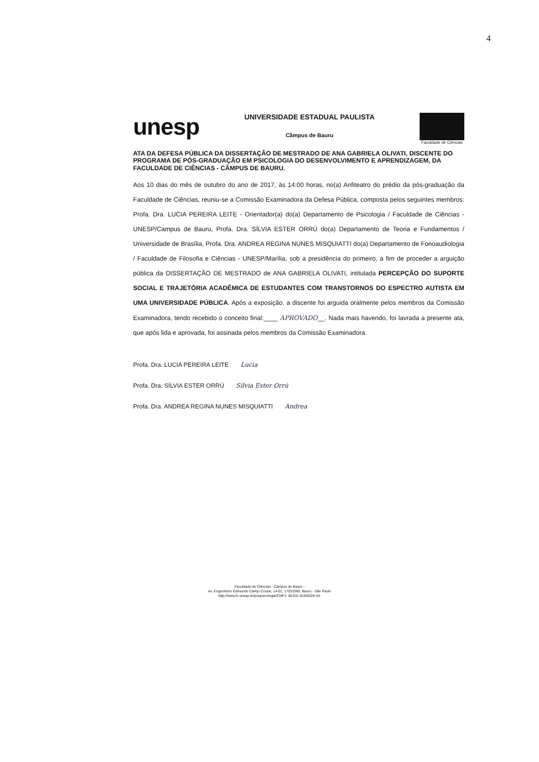4
unesp
UNIVERSIDADE ESTADUAL PAULISTA
Câmpus de Bauru
Faculdade de Ciências
ATA DA DEFESA PÚBLICA DA DISSERTAÇÃO DE MESTRADO DE ANA GABRIELA OLIVATI, DISCENTE DO PROGRAMA DE PÓS-GRADUAÇÃO EM PSICOLOGIA DO DESENVOLVIMENTO E APRENDIZAGEM, DA FACULDADE DE CIÊNCIAS - CÂMPUS DE BAURU.
Aos 10 dias do mês de outubro do ano de 2017, às 14:00 horas, no(a) Anfiteatro do prédio da pós-graduação da Faculdade de Ciências, reuniu-se a Comissão Examinadora da Defesa Pública, composta pelos seguintes membros: Profa. Dra. LUCIA PEREIRA LEITE - Orientador(a) do(a) Departamento de Psicologia / Faculdade de Ciências - UNESP/Campus de Bauru, Profa. Dra. SÍLVIA ESTER ORRÚ do(a) Departamento de Teoria e Fundamentos / Universidade de Brasília, Profa. Dra. ANDREA REGINA NUNES MISQUIATTI do(a) Departamento de Fonoaudiologia / Faculdade de Filosofia e Ciências - UNESP/Marília, sob a presidência do primeiro, a fim de proceder a arguição pública da DISSERTAÇÃO DE MESTRADO de ANA GABRIELA OLIVATI, intitulada PERCEPÇÃO DO SUPORTE SOCIAL E TRAJETÓRIA ACADÊMICA DE ESTUDANTES COM TRANSTORNOS DO ESPECTRO AUTISTA EM UMA UNIVERSIDADE PÚBLICA. Após a exposição, a discente foi arguida oralmente pelos membros da Comissão Examinadora, tendo recebido o conceito final:____ APROVADO__. Nada mais havendo, foi lavrada a presente ata, que após lida e aprovada, foi assinada pelos membros da Comissão Examinadora.
Profa. Dra. LUCIA PEREIRA LEITE Lucia
Profa. Dra. SÍLVIA ESTER ORRÚ Sílvia Ester Orrú
Profa. Dra. ANDREA REGINA NUNES MISQUIATTI Andrea
Faculdade de Ciências - Câmpus de Bauru -
Av. Engenheiro Edmundo Carrijo Coube, 14-01, 17033360, Bauru - São Paulo
http://www.fc.unesp.br/pospsicologia/CNPJ: 48.031.918/0028-44.